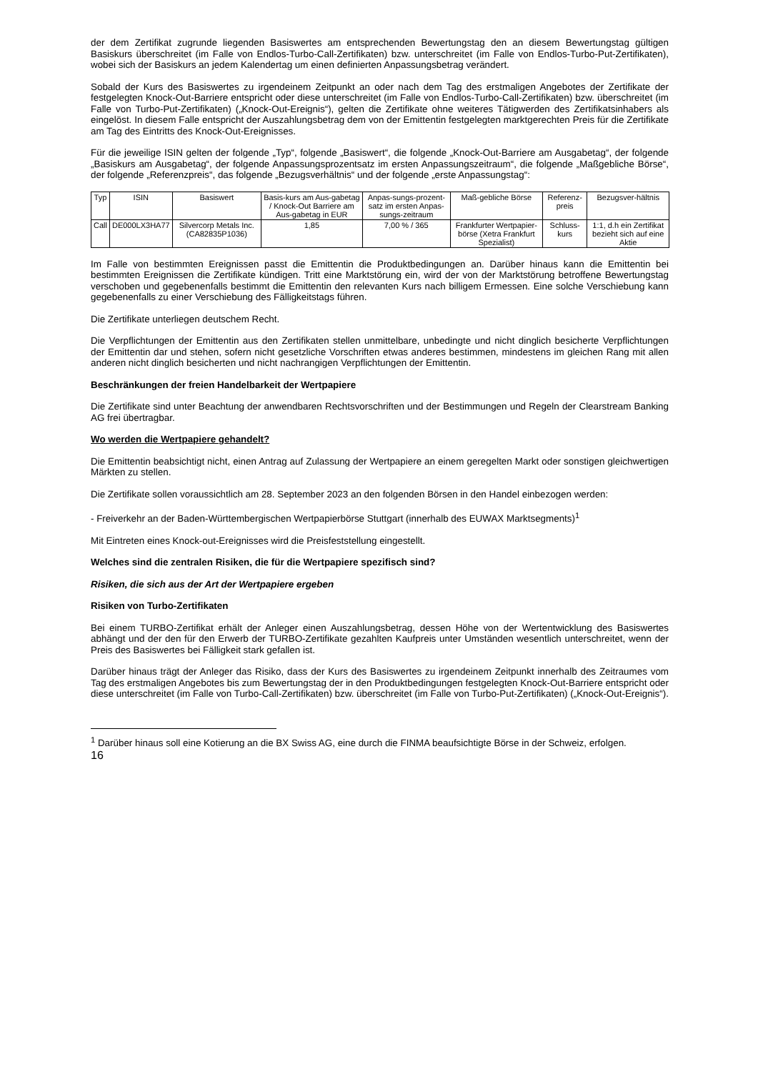der dem Zertifikat zugrunde liegenden Basiswertes am entsprechenden Bewertungstag den an diesem Bewertungstag gültigen Basiskurs überschreitet (im Falle von Endlos-Turbo-Call-Zertifikaten) bzw. unterschreitet (im Falle von Endlos-Turbo-Put-Zertifikaten), wobei sich der Basiskurs an jedem Kalendertag um einen definierten Anpassungsbetrag verändert.
Sobald der Kurs des Basiswertes zu irgendeinem Zeitpunkt an oder nach dem Tag des erstmaligen Angebotes der Zertifikate der festgelegten Knock-Out-Barriere entspricht oder diese unterschreitet (im Falle von Endlos-Turbo-Call-Zertifikaten) bzw. überschreitet (im Falle von Turbo-Put-Zertifikaten) („Knock-Out-Ereignis“), gelten die Zertifikate ohne weiteres Tätigwerden des Zertifikatsinhabers als eingelöst. In diesem Falle entspricht der Auszahlungsbetrag dem von der Emittentin festgelegten marktgerechten Preis für die Zertifikate am Tag des Eintritts des Knock-Out-Ereignisses.
Für die jeweilige ISIN gelten der folgende „Typ“, folgende „Basiswert“, die folgende „Knock-Out-Barriere am Ausgabetag“, der folgende „Basiskurs am Ausgabetag“, der folgende Anpassungsprozentsatz im ersten Anpassungszeitraum“, die folgende „Maßgebliche Börse“, der folgende „Referenzpreis“, das folgende „Bezugsverhältnis“ und der folgende „erste Anpassungstag“:
| Typ | ISIN | Basiswert | Basis-kurs am Aus-gabetag / Knock-Out Barriere am Aus-gabetag in EUR | Anpas-sungs-prozent-satz im ersten Anpas-sungs-zeitraum | Maß-gebliche Börse | Referenz-preis | Bezugsver-hältnis |
| --- | --- | --- | --- | --- | --- | --- | --- |
| Call | DE000LX3HA77 | Silvercorp Metals Inc. (CA82835P1036) | 1,85 | 7,00 % / 365 | Frankfurter Wertpapier-börse (Xetra Frankfurt Spezialist) | Schluss-kurs | 1:1, d.h ein Zertifikat bezieht sich auf eine Aktie |
Im Falle von bestimmten Ereignissen passt die Emittentin die Produktbedingungen an. Darüber hinaus kann die Emittentin bei bestimmten Ereignissen die Zertifikate kündigen. Tritt eine Marktstörung ein, wird der von der Marktstörung betroffene Bewertungstag verschoben und gegebenenfalls bestimmt die Emittentin den relevanten Kurs nach billigem Ermessen. Eine solche Verschiebung kann gegebenenfalls zu einer Verschiebung des Fälligkeitstags führen.
Die Zertifikate unterliegen deutschem Recht.
Die Verpflichtungen der Emittentin aus den Zertifikaten stellen unmittelbare, unbedingte und nicht dinglich besicherte Verpflichtungen der Emittentin dar und stehen, sofern nicht gesetzliche Vorschriften etwas anderes bestimmen, mindestens im gleichen Rang mit allen anderen nicht dinglich besicherten und nicht nachrangigen Verpflichtungen der Emittentin.
Beschränkungen der freien Handelbarkeit der Wertpapiere
Die Zertifikate sind unter Beachtung der anwendbaren Rechtsvorschriften und der Bestimmungen und Regeln der Clearstream Banking AG frei übertragbar.
Wo werden die Wertpapiere gehandelt?
Die Emittentin beabsichtigt nicht, einen Antrag auf Zulassung der Wertpapiere an einem geregelten Markt oder sonstigen gleichwertigen Märkten zu stellen.
Die Zertifikate sollen voraussichtlich am 28. September 2023 an den folgenden Börsen in den Handel einbezogen werden:
- Freiverkehr an der Baden-Württembergischen Wertpapierbörse Stuttgart (innerhalb des EUWAX Marktsegments)<sup>1</sup>
Mit Eintreten eines Knock-out-Ereignisses wird die Preisfeststellung eingestellt.
Welches sind die zentralen Risiken, die für die Wertpapiere spezifisch sind?
Risiken, die sich aus der Art der Wertpapiere ergeben
Risiken von Turbo-Zertifikaten
Bei einem TURBO-Zertifikat erhält der Anleger einen Auszahlungsbetrag, dessen Höhe von der Wertentwicklung des Basiswertes abhängt und der den für den Erwerb der TURBO-Zertifikate gezahlten Kaufpreis unter Umständen wesentlich unterschreitet, wenn der Preis des Basiswertes bei Fälligkeit stark gefallen ist.
Darüber hinaus trägt der Anleger das Risiko, dass der Kurs des Basiswertes zu irgendeinem Zeitpunkt innerhalb des Zeitraumes vom Tag des erstmaligen Angebotes bis zum Bewertungstag der in den Produktbedingungen festgelegten Knock-Out-Barriere entspricht oder diese unterschreitet (im Falle von Turbo-Call-Zertifikaten) bzw. überschreitet (im Falle von Turbo-Put-Zertifikaten) („Knock-Out-Ereignis“).
<sup>1</sup> Darüber hinaus soll eine Kotierung an die BX Swiss AG, eine durch die FINMA beaufsichtigte Börse in der Schweiz, erfolgen.
16